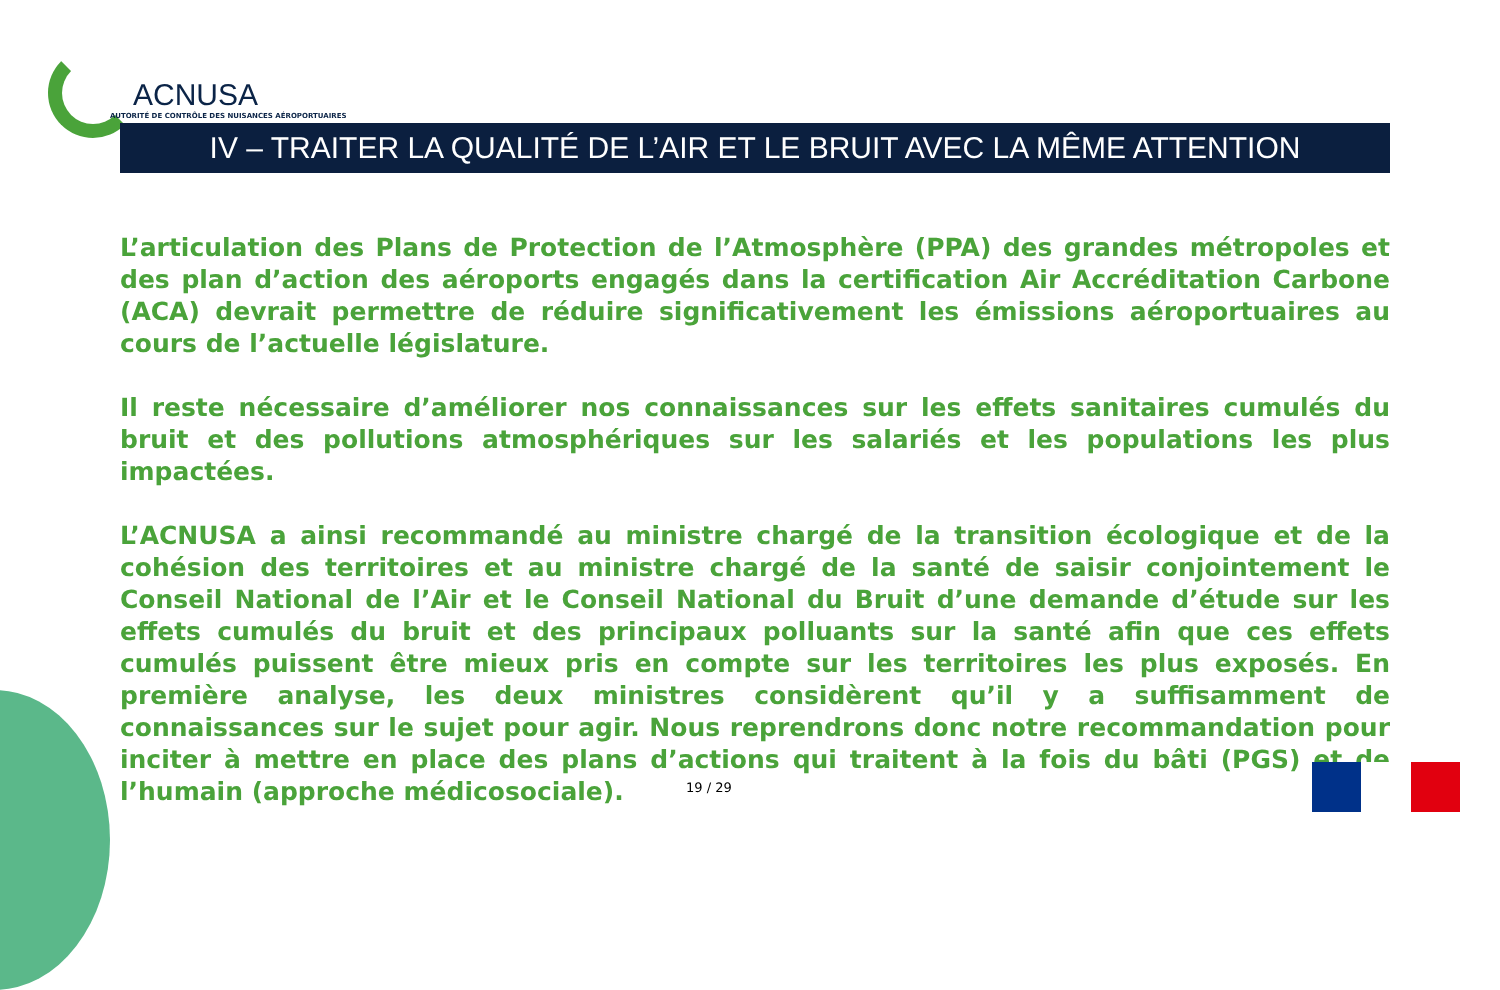ACNUSA
AUTORITÉ DE CONTRÔLE DES NUISANCES AÉROPORTUAIRES
IV – TRAITER LA QUALITÉ DE L’AIR ET LE BRUIT AVEC LA MÊME ATTENTION
L’articulation des Plans de Protection de l’Atmosphère (PPA) des grandes métropoles et des plan d’action des aéroports engagés dans la certification Air Accréditation Carbone (ACA) devrait permettre de réduire significativement les émissions aéroportuaires au cours de l’actuelle législature.
Il reste nécessaire d’améliorer nos connaissances sur les effets sanitaires cumulés du bruit et des pollutions atmosphériques sur les salariés et les populations les plus impactées.
L’ACNUSA a ainsi recommandé au ministre chargé de la transition écologique et de la cohésion des territoires et au ministre chargé de la santé de saisir conjointement le Conseil National de l’Air et le Conseil National du Bruit d’une demande d’étude sur les effets cumulés du bruit et des principaux polluants sur la santé afin que ces effets cumulés puissent être mieux pris en compte sur les territoires les plus exposés. En première analyse, les deux ministres considèrent qu’il y a suffisamment de connaissances sur le sujet pour agir. Nous reprendrons donc notre recommandation pour inciter à mettre en place des plans d’actions qui traitent à la fois du bâti (PGS) et de l’humain (approche médicosociale).
19 / 29